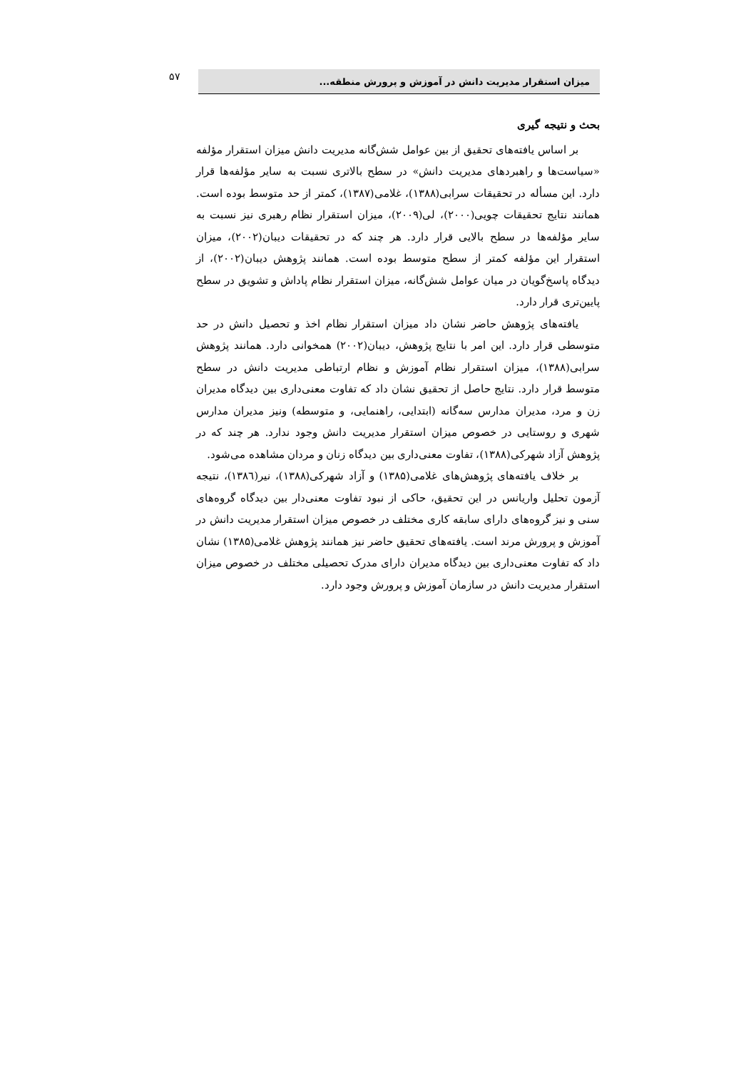۵۷ میزان استقرار مدیریت دانش در آموزش و پرورش منطقه...
بحث و نتیجه گیری
بر اساس یافته‌های تحقیق از بین عوامل شش‌گانه مدیریت دانش میزان استقرار مؤلفه «سیاست‌ها و راهبردهای مدیریت دانش» در سطح بالاتری نسبت به سایر مؤلفه‌ها قرار دارد. این مسأله در تحقیقات سرابی(۱۳۸۸)، غلامی(۱۳۸۷)، کمتر از حد متوسط بوده است. همانند نتایج تحقیقات چویی(۲۰۰۰)، لی(۲۰۰۹)، میزان استقرار نظام رهبری نیز نسبت به سایر مؤلفه‌ها در سطح بالایی قرار دارد. هر چند که در تحقیقات دیبان(۲۰۰۲)، میزان استقرار این مؤلفه کمتر از سطح متوسط بوده است. همانند پژوهش دیبان(۲۰۰۲)، از دیدگاه پاسخ‌گویان در میان عوامل شش‌گانه، میزان استقرار نظام پاداش و تشویق در سطح پایین‌تری قرار دارد.
یافته‌های پژوهش حاضر نشان داد میزان استقرار نظام اخذ و تحصیل دانش در حد متوسطی قرار دارد. این امر با نتایج پژوهش، دیبان(۲۰۰۲) همخوانی دارد. همانند پژوهش سرابی(۱۳۸۸)، میزان استقرار نظام آموزش و نظام ارتباطی مدیریت دانش در سطح متوسط قرار دارد. نتایج حاصل از تحقیق نشان داد که تفاوت معنی‌داری بین دیدگاه مدیران زن و مرد، مدیران مدارس سه‌گانه (ابتدایی، راهنمایی، و متوسطه) ونیز مدیران مدارس شهری و روستایی در خصوص میزان استقرار مدیریت دانش وجود ندارد. هر چند که در پژوهش آزاد شهرکی(۱۳۸۸)، تفاوت معنی‌داری بین دیدگاه زنان و مردان مشاهده می‌شود.
بر خلاف یافته‌های پژوهش‌های غلامی(۱۳۸۵) و آزاد شهرکی(۱۳۸۸)، نیر(۱۳۸٦)، نتیجه آزمون تحلیل واریانس در این تحقیق، حاکی از نبود تفاوت معنی‌دار بین دیدگاه گروه‌های سنی و نیز گروه‌های دارای سابقه کاری مختلف در خصوص میزان استقرار مدیریت دانش در آموزش و پرورش مرند است. یافته‌های تحقیق حاضر نیز همانند پژوهش غلامی(۱۳۸۵) نشان داد که تفاوت معنی‌داری بین دیدگاه مدیران دارای مدرک تحصیلی مختلف در خصوص میزان استقرار مدیریت دانش در سازمان آموزش و پرورش وجود دارد.